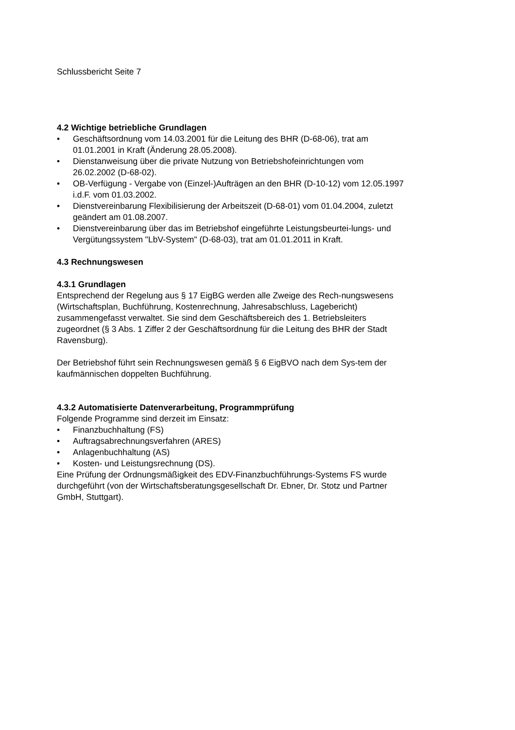Schlussbericht Seite 7
4.2 Wichtige betriebliche Grundlagen
• Geschäftsordnung vom 14.03.2001 für die Leitung des BHR (D-68-06), trat am 01.01.2001 in Kraft (Änderung 28.05.2008).
• Dienstanweisung über die private Nutzung von Betriebshofeinrichtungen vom 26.02.2002 (D-68-02).
• OB-Verfügung - Vergabe von (Einzel-)Aufträgen an den BHR (D-10-12) vom 12.05.1997 i.d.F. vom 01.03.2002.
• Dienstvereinbarung Flexibilisierung der Arbeitszeit (D-68-01) vom 01.04.2004, zuletzt geändert am 01.08.2007.
• Dienstvereinbarung über das im Betriebshof eingeführte Leistungsbeurtei-lungs- und Vergütungssystem "LbV-System" (D-68-03), trat am 01.01.2011 in Kraft.
4.3 Rechnungswesen
4.3.1 Grundlagen
Entsprechend der Regelung aus § 17 EigBG werden alle Zweige des Rech-nungswesens (Wirtschaftsplan, Buchführung, Kostenrechnung, Jahresabschluss, Lagebericht) zusammengefasst verwaltet. Sie sind dem Geschäftsbereich des 1. Betriebsleiters zugeordnet (§ 3 Abs. 1 Ziffer 2 der Geschäftsordnung für die Leitung des BHR der Stadt Ravensburg).
Der Betriebshof führt sein Rechnungswesen gemäß § 6 EigBVO nach dem Sys-tem der kaufmännischen doppelten Buchführung.
4.3.2 Automatisierte Datenverarbeitung, Programmprüfung
Folgende Programme sind derzeit im Einsatz:
• Finanzbuchhaltung (FS)
• Auftragsabrechnungsverfahren (ARES)
• Anlagenbuchhaltung (AS)
• Kosten- und Leistungsrechnung (DS).
Eine Prüfung der Ordnungsmäßigkeit des EDV-Finanzbuchführungs-Systems FS wurde durchgeführt (von der Wirtschaftsberatungsgesellschaft Dr. Ebner, Dr. Stotz und Partner GmbH, Stuttgart).